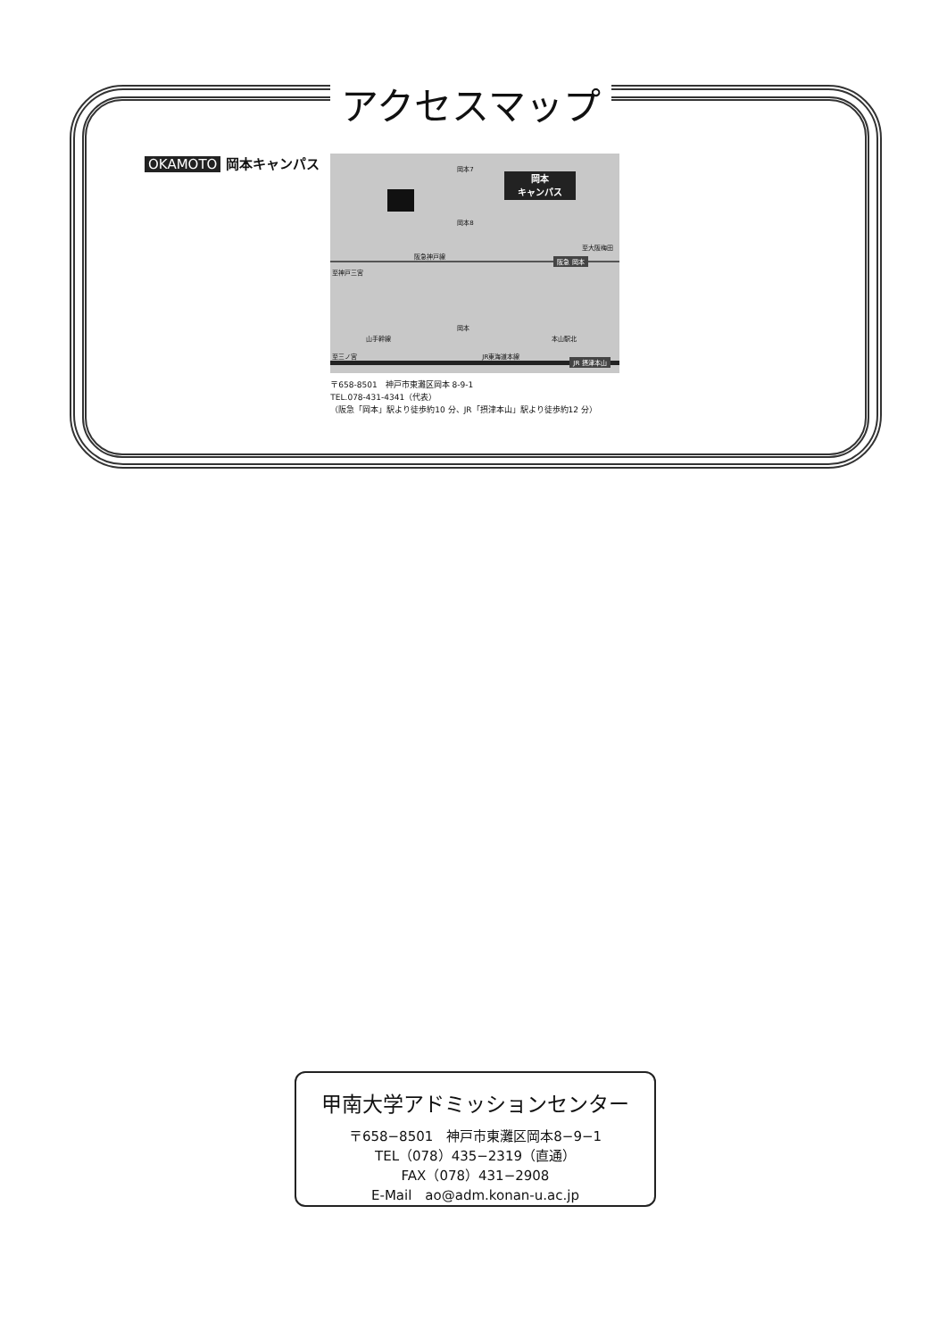アクセスマップ
OKAMOTO 岡本キャンパス
岡本
キャンパス
岡本7
岡本8
阪急神戸線
至神戸三宮
至大阪梅田
阪急 岡本
岡本
山手幹線 本山駅北
至三ノ宮 JR東海道本線
JR 摂津本山
〒658-8501　神戸市東灘区岡本 8-9-1
TEL.078-431-4341（代表）
（阪急「岡本」駅より徒歩約10 分、JR「摂津本山」駅より徒歩約12 分）
甲南大学アドミッションセンター
〒658−8501　神戸市東灘区岡本8−9−1
TEL（078）435−2319（直通）
FAX（078）431−2908
E-Mail　ao@adm.konan-u.ac.jp